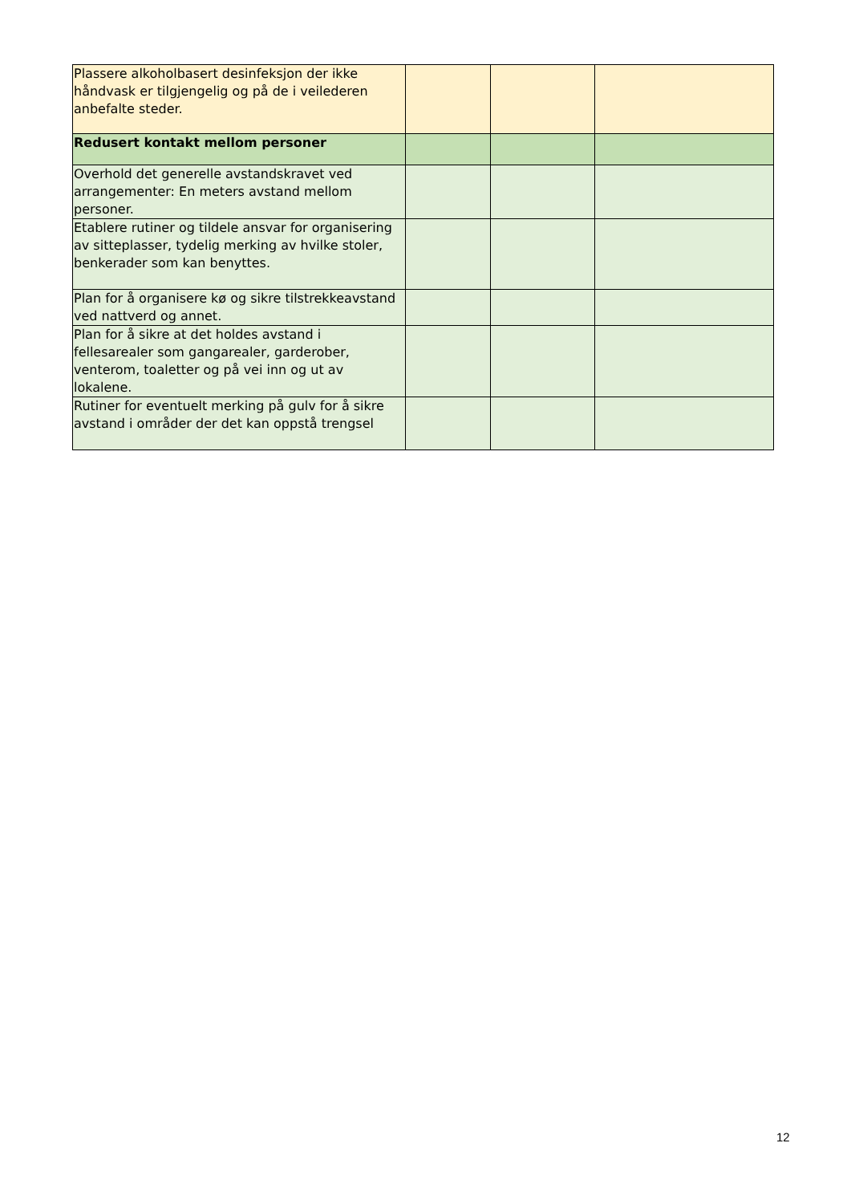| Plassere alkoholbasert desinfeksjon der ikke håndvask er tilgjengelig og på de i veilederen anbefalte steder. | | | |
| Redusert kontakt mellom personer | | | |
| Overhold det generelle avstandskravet ved arrangementer: En meters avstand mellom personer. | | | |
| Etablere rutiner og tildele ansvar for organisering av sitteplasser, tydelig merking av hvilke stoler, benkerader som kan benyttes. | | | |
| Plan for å organisere kø og sikre tilstrekkeavstand ved nattverd og annet. | | | |
| Plan for å sikre at det holdes avstand i fellesarealer som gangarealer, garderober, venterom, toaletter og på vei inn og ut av lokalene. | | | |
| Rutiner for eventuelt merking på gulv for å sikre avstand i områder der det kan oppstå trengsel | | | |
12